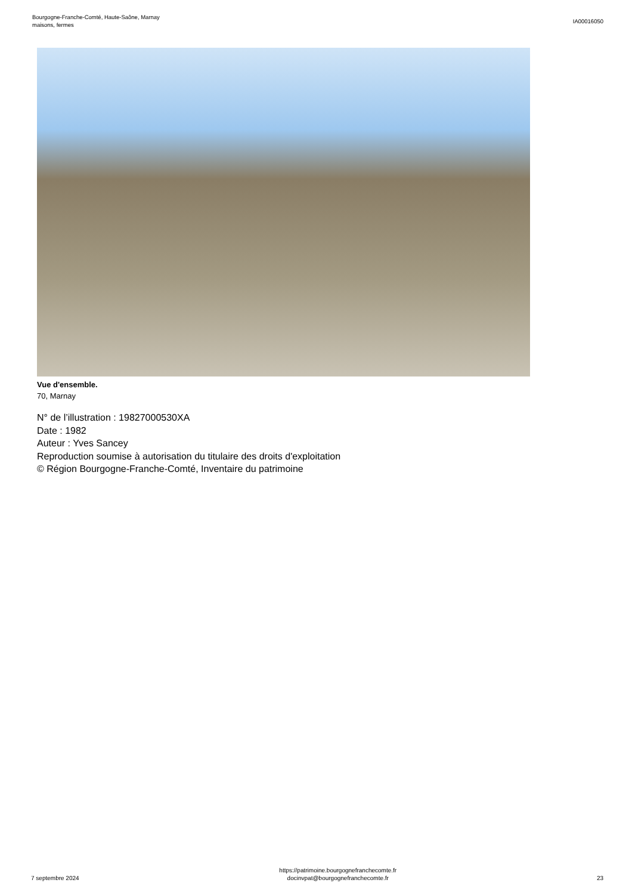Bourgogne-Franche-Comté, Haute-Saône, Marnay
maisons, fermes
IA00016050
Vue d'ensemble.
70, Marnay
N° de l’illustration : 19827000530XA
Date : 1982
Auteur : Yves Sancey
Reproduction soumise à autorisation du titulaire des droits d'exploitation
© Région Bourgogne-Franche-Comté, Inventaire du patrimoine
7 septembre 2024
https://patrimoine.bourgognefranchecomte.fr
docinvpat@bourgognefranchecomte.fr
23